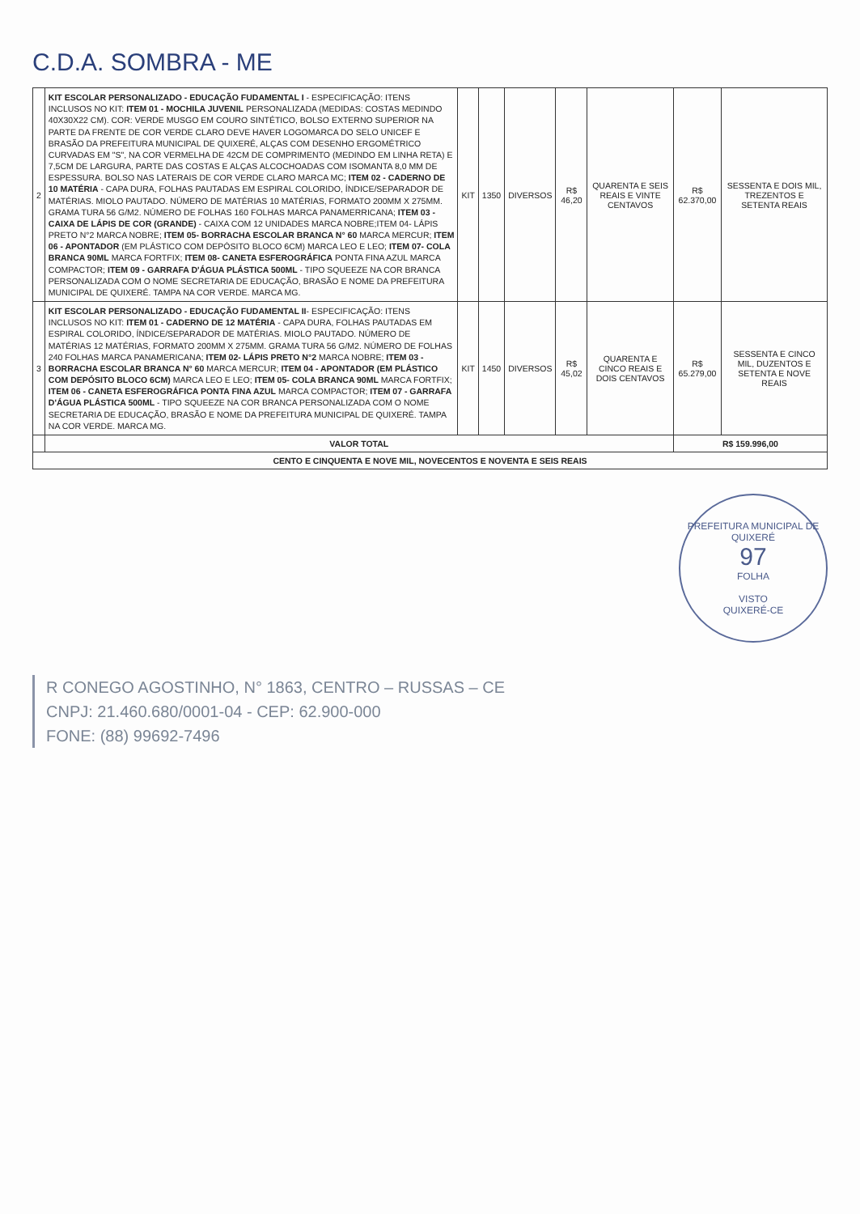C.D.A. SOMBRA - ME
| 2 | KIT ESCOLAR PERSONALIZADO - EDUCAÇÃO FUDAMENTAL I - ESPECIFICAÇÃO: ITENS INCLUSOS NO KIT: ITEM 01 - MOCHILA JUVENIL PERSONALIZADA (MEDIDAS: COSTAS MEDINDO 40X30X22 CM). COR: VERDE MUSGO EM COURO SINTÉTICO, BOLSO EXTERNO SUPERIOR NA PARTE DA FRENTE DE COR VERDE CLARO DEVE HAVER LOGOMARCA DO SELO UNICEF E BRASÃO DA PREFEITURA MUNICIPAL DE QUIXERÉ, ALÇAS COM DESENHO ERGOMÉTRICO CURVADAS EM "S", NA COR VERMELHA DE 42CM DE COMPRIMENTO (MEDINDO EM LINHA RETA) E 7,5CM DE LARGURA, PARTE DAS COSTAS E ALÇAS ALCOCHOADAS COM ISOMANTA 8,0 MM DE ESPESSURA. BOLSO NAS LATERAIS DE COR VERDE CLARO MARCA MC; ITEM 02 - CADERNO DE 10 MATÉRIA - CAPA DURA, FOLHAS PAUTADAS EM ESPIRAL COLORIDO, ÍNDICE/SEPARADOR DE MATÉRIAS. MIOLO PAUTADO. NÚMERO DE MATÉRIAS 10 MATÉRIAS, FORMATO 200MM X 275MM. GRAMA TURA 56 G/M2. NÚMERO DE FOLHAS 160 FOLHAS MARCA PANAMERRICANA; ITEM 03 - CAIXA DE LÁPIS DE COR (GRANDE) - CAIXA COM 12 UNIDADES MARCA NOBRE;ITEM 04- LÁPIS PRETO N°2 MARCA NOBRE; ITEM 05- BORRACHA ESCOLAR BRANCA N° 60 MARCA MERCUR; ITEM 06 - APONTADOR (EM PLÁSTICO COM DEPÓSITO BLOCO 6CM) MARCA LEO E LEO; ITEM 07- COLA BRANCA 90ML MARCA FORTFIX; ITEM 08- CANETA ESFEROGRÁFICA PONTA FINA AZUL MARCA COMPACTOR; ITEM 09 - GARRAFA D'ÁGUA PLÁSTICA 500ML - TIPO SQUEEZE NA COR BRANCA PERSONALIZADA COM O NOME SECRETARIA DE EDUCAÇÃO, BRASÃO E NOME DA PREFEITURA MUNICIPAL DE QUIXERÉ. TAMPA NA COR VERDE. MARCA MG. | KIT | 1350 | DIVERSOS | R$ 46,20 | QUARENTA E SEIS REAIS E VINTE CENTAVOS | R$ 62.370,00 | SESSENTA E DOIS MIL, TREZENTOS E SETENTA REAIS |
| 3 | KIT ESCOLAR PERSONALIZADO - EDUCAÇÃO FUDAMENTAL II - ESPECIFICAÇÃO: ITENS INCLUSOS NO KIT: ITEM 01 - CADERNO DE 12 MATÉRIA - CAPA DURA, FOLHAS PAUTADAS EM ESPIRAL COLORIDO, ÍNDICE/SEPARADOR DE MATÉRIAS. MIOLO PAUTADO. NÚMERO DE MATÉRIAS 12 MATÉRIAS, FORMATO 200MM X 275MM. GRAMA TURA 56 G/M2. NÚMERO DE FOLHAS 240 FOLHAS MARCA PANAMERICANA; ITEM 02- LÁPIS PRETO N°2 MARCA NOBRE; ITEM 03 - BORRACHA ESCOLAR BRANCA N° 60 MARCA MERCUR; ITEM 04 - APONTADOR (EM PLÁSTICO COM DEPÓSITO BLOCO 6CM) MARCA LEO E LEO; ITEM 05- COLA BRANCA 90ML MARCA FORTFIX; ITEM 06 - CANETA ESFEROGRÁFICA PONTA FINA AZUL MARCA COMPACTOR; ITEM 07 - GARRAFA D'ÁGUA PLÁSTICA 500ML - TIPO SQUEEZE NA COR BRANCA PERSONALIZADA COM O NOME SECRETARIA DE EDUCAÇÃO, BRASÃO E NOME DA PREFEITURA MUNICIPAL DE QUIXERÉ. TAMPA NA COR VERDE. MARCA MG. | KIT | 1450 | DIVERSOS | R$ 45,02 | QUARENTA E CINCO REAIS E DOIS CENTAVOS | R$ 65.279,00 | SESSENTA E CINCO MIL, DUZENTOS E SETENTA E NOVE REAIS |
| | VALOR TOTAL | | | | | | R$ 159.996,00 | |
| CENTO E CINQUENTA E NOVE MIL, NOVECENTOS E NOVENTA E SEIS REAIS | | | | | | | | |
PREFEITURA MUNICIPAL DE QUIXERÉ
97
FOLHA
VISTO
QUIXERÉ-CE
R CONEGO AGOSTINHO, N° 1863, CENTRO – RUSSAS – CE
CNPJ: 21.460.680/0001-04 - CEP: 62.900-000
FONE: (88) 99692-7496